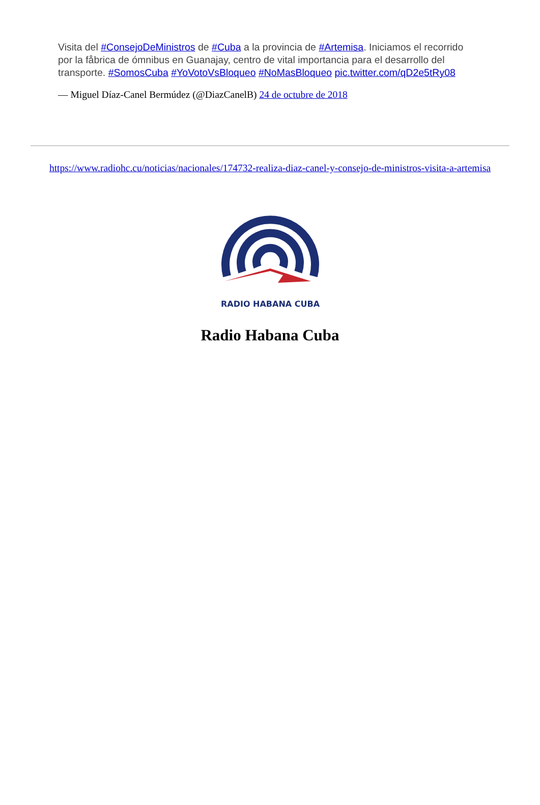Visita del #ConsejoDeMinistros de #Cuba a la provincia de #Artemisa. Iniciamos el recorrido por la fåbrica de ómnibus en Guanajay, centro de vital importancia para el desarrollo del transporte. #SomosCuba #YoVotoVsBloqueo #NoMasBloqueo pic.twitter.com/qD2e5tRy08
— Miguel Díaz-Canel Bermúdez (@DiazCanelB) 24 de octubre de 2018
https://www.radiohc.cu/noticias/nacionales/174732-realiza-diaz-canel-y-consejo-de-ministros-visita-a-artemisa
RADIO HABANA CUBA
Radio Habana Cuba